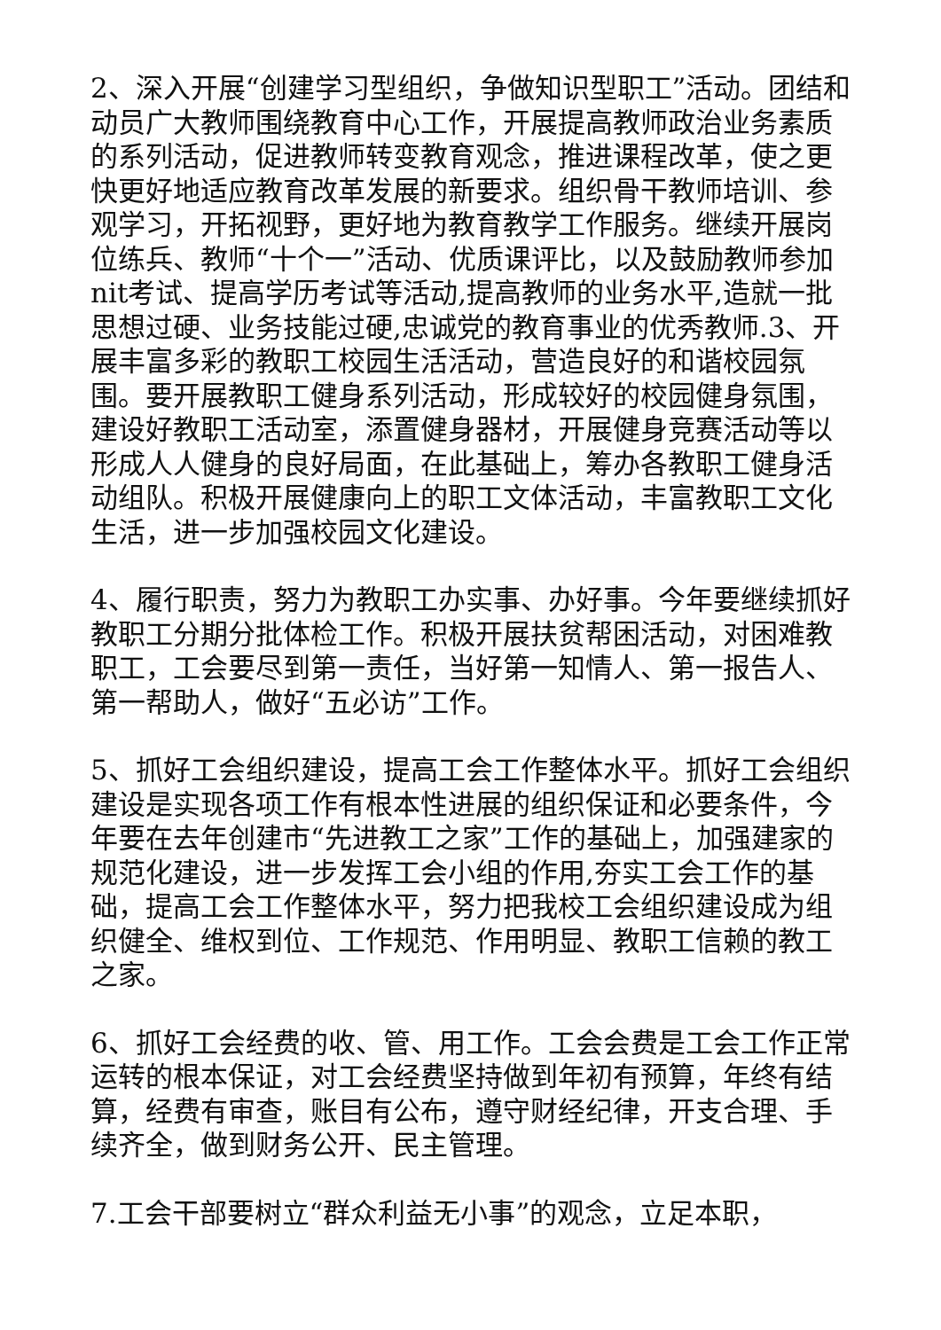2、深入开展“创建学习型组织，争做知识型职工”活动。团结和动员广大教师围绕教育中心工作，开展提高教师政治业务素质的系列活动，促进教师转变教育观念，推进课程改革，使之更快更好地适应教育改革发展的新要求。组织骨干教师培训、参观学习，开拓视野，更好地为教育教学工作服务。继续开展岗位练兵、教师“十个一”活动、优质课评比，以及鼓励教师参加nit考试、提高学历考试等活动,提高教师的业务水平,造就一批思想过硬、业务技能过硬,忠诚党的教育事业的优秀教师.3、开展丰富多彩的教职工校园生活活动，营造良好的和谐校园氛围。要开展教职工健身系列活动，形成较好的校园健身氛围，建设好教职工活动室，添置健身器材，开展健身竞赛活动等以形成人人健身的良好局面，在此基础上，筹办各教职工健身活动组队。积极开展健康向上的职工文体活动，丰富教职工文化生活，进一步加强校园文化建设。
4、履行职责，努力为教职工办实事、办好事。今年要继续抓好教职工分期分批体检工作。积极开展扶贫帮困活动，对困难教职工，工会要尽到第一责任，当好第一知情人、第一报告人、第一帮助人，做好“五必访”工作。
5、抓好工会组织建设，提高工会工作整体水平。抓好工会组织建设是实现各项工作有根本性进展的组织保证和必要条件，今年要在去年创建市“先进教工之家”工作的基础上，加强建家的规范化建设，进一步发挥工会小组的作用,夯实工会工作的基础，提高工会工作整体水平，努力把我校工会组织建设成为组织健全、维权到位、工作规范、作用明显、教职工信赖的教工之家。
6、抓好工会经费的收、管、用工作。工会会费是工会工作正常运转的根本保证，对工会经费坚持做到年初有预算，年终有结算，经费有审查，账目有公布，遵守财经纪律，开支合理、手续齐全，做到财务公开、民主管理。
7.工会干部要树立“群众利益无小事”的观念，立足本职，